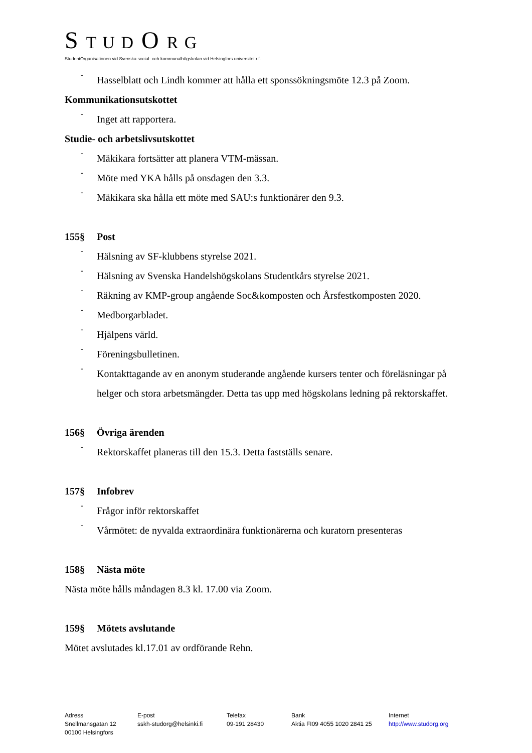S T U D O R G
StudentOrganisationen vid Svenska social- och kommunalhögskolan vid Helsingfors universitet r.f.
-
Hasselblatt och Lindh kommer att hålla ett sponssökningsmöte 12.3 på Zoom.
Kommunikationsutskottet
-
Inget att rapportera.
Studie- och arbetslivsutskottet
-
Mäkikara fortsätter att planera VTM-mässan.
-
Möte med YKA hålls på onsdagen den 3.3.
-
Mäkikara ska hålla ett möte med SAU:s funktionärer den 9.3.
155§ Post
-
Hälsning av SF-klubbens styrelse 2021.
-
Hälsning av Svenska Handelshögskolans Studentkårs styrelse 2021.
-
Räkning av KMP-group angående Soc&komposten och Årsfestkomposten 2020.
-
Medborgarbladet.
-
Hjälpens värld.
-
Föreningsbulletinen.
-
Kontakttagande av en anonym studerande angående kursers tenter och föreläsningar på helger och stora arbetsmängder. Detta tas upp med högskolans ledning på rektorskaffet.
156§ Övriga ärenden
-
Rektorskaffet planeras till den 15.3. Detta fastställs senare.
157§ Infobrev
-
Frågor inför rektorskaffet
-
Vårmötet: de nyvalda extraordinära funktionärerna och kuratorn presenteras
158§ Nästa möte
Nästa möte hålls måndagen 8.3 kl. 17.00 via Zoom.
159§ Mötets avslutande
Mötet avslutades kl.17.01 av ordförande Rehn.
Adress
Snellmansgatan 12
00100 Helsingfors
E-post
sskh-studorg@helsinki.fi
Telefax
09-191 28430
Bank
Aktia FI09 4055 1020 2841 25
Internet
http://www.studorg.org